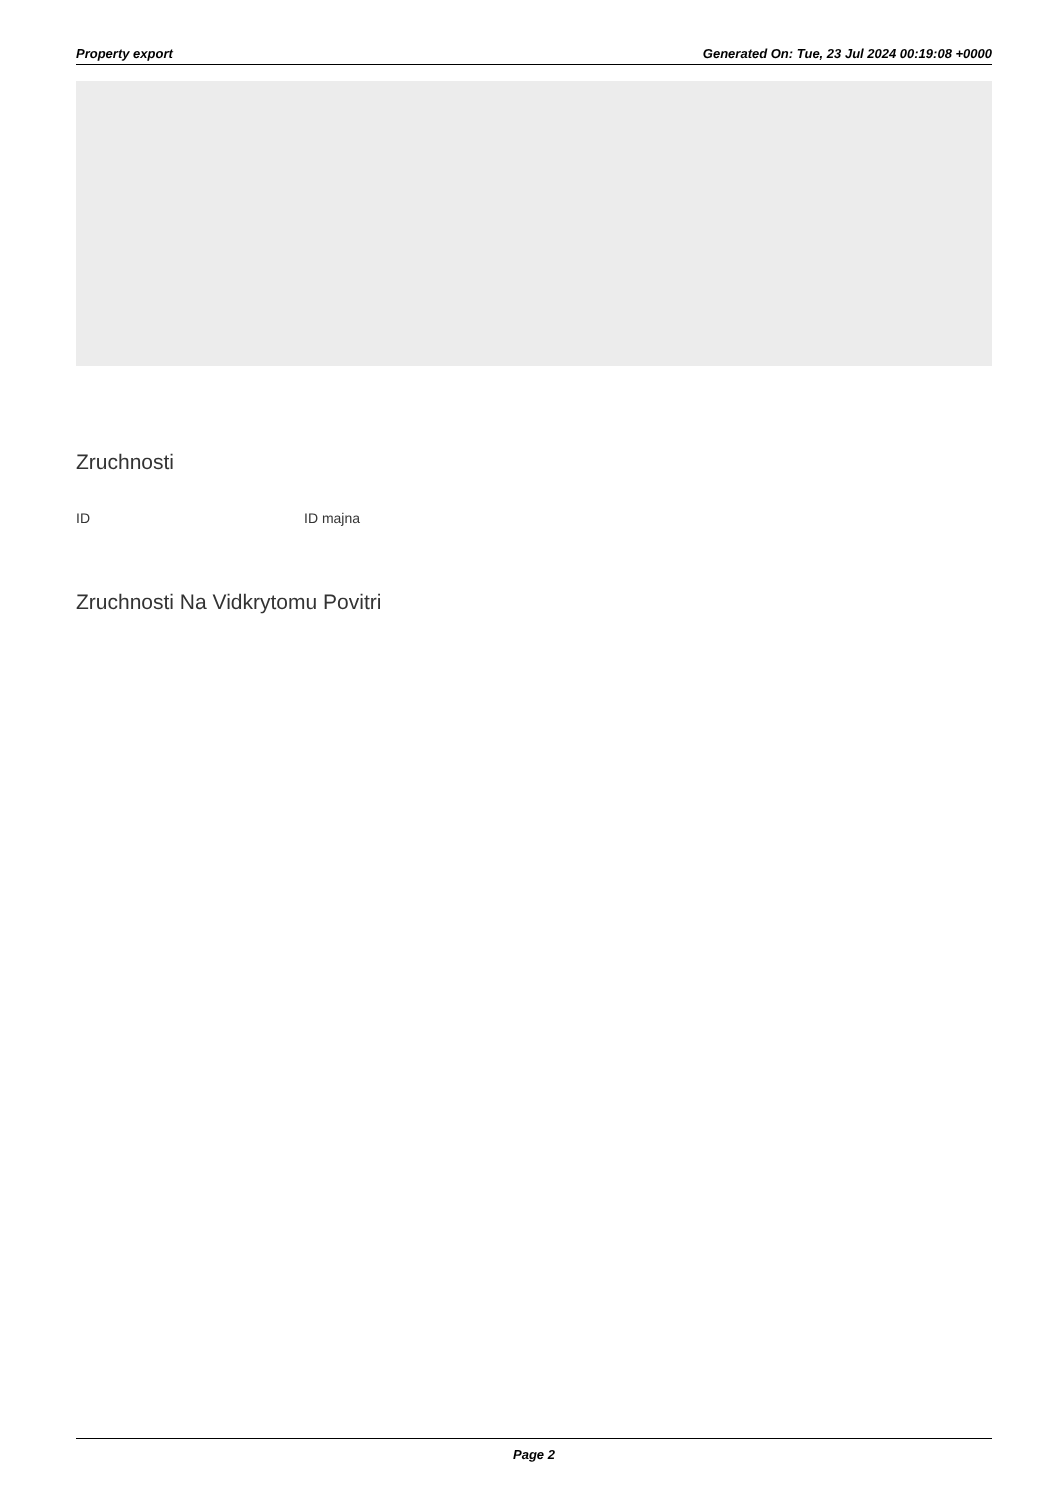Property export Generated On: Tue, 23 Jul 2024 00:19:08 +0000
Zruchnosti
ID ID majna
Zruchnosti Na Vidkrytomu Povitri
Page 2